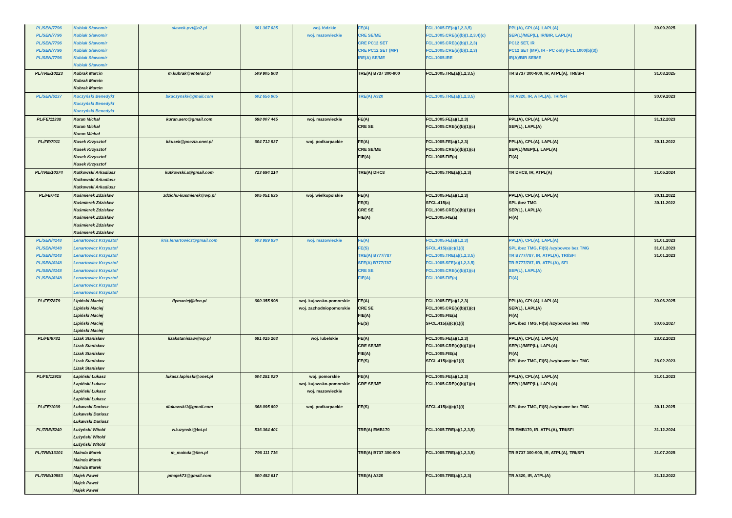| PL/SEN/7796 PL/SEN/7796 PL/SEN/7796 PL/SEN/7796 PL/SEN/7796 | Kubiak Sławomir Kubiak Sławomir Kubiak Sławomir Kubiak Sławomir Kubiak Sławomir Kubiak Sławomir | slawek-pvt@o2.pl | 601 367 025 | woj. łódzkie woj. mazowieckie | FE(A) CRE SE/ME CRE PC12 SET CRE PC12 SET (MP) IRE(A) SE/ME | FCL.1005.FE(a)(1,2,3,5) FCL.1005.CRE(a)(b)(1,2,3,4)(c) FCL.1005.CRE(a)(b)(1,2,3) FCL.1005.CRE(a)(b)(1,2,3) FCL.1005.IRE | PPL(A), CPL(A), LAPL(A) SEP(L)/MEP(L), IR/BIR, LAPL(A) PC12 SET, IR PC12 SET (MP), IR - PC only (FCL.1000(b)(3)) IR(A)/BIR SE/ME | 30.09.2025 |
| PL/TRE/10223 | Kubrak Marcin Kubrak Marcin Kubrak Marcin | m.kubrak@enterair.pl | 509 905 808 | | TRE(A) B737 300-900 | FCL.1005.TRE(a)(1,2,3,5) | TR B737 300-900, IR, ATPL(A), TRI/SFI | 31.08.2025 |
| PL/SEN/6137 | Kuczyński Benedykt Kuczyński Benedykt Kuczyński Benedykt | bkuczynski@gmail.com | 602 656 905 | | TRE(A) A320 | FCL.1005.TRE(a)(1,2,3,5) | TR A320, IR, ATPL(A), TRI/SFI | 30.09.2023 |
| PL/FE/11338 | Kuran Michał Kuran Michał Kuran Michał | kuran.aero@gmail.com | 698 007 445 | woj. mazowieckie | FE(A) CRE SE | FCL.1005.FE(a)(1,2,3) FCL.1005.CRE(a)(b)(1)(c) | PPL(A), CPL(A), LAPL(A) SEP(L), LAPL(A) | 31.12.2023 |
| PL/FE/7011 | Kusek Krzysztof Kusek Krzysztof Kusek Krzysztof Kusek Krzysztof | kkusek@poczta.onet.pl | 604 712 937 | woj. podkarpackie | FE(A) CRE SE/ME FIE(A) | FCL.1005.FE(a)(1,2,3) FCL.1005.CRE(a)(b)(1)(c) FCL.1005.FIE(a) | PPL(A), CPL(A), LAPL(A) SEP(L)/MEP(L), LAPL(A) FI(A) | 30.11.2022 |
| PL/TRE/10374 | Kutkowski Arkadiusz Kutkowski Arkadiusz Kutkowski Arkadiusz | kutkowski.a@gmail.com | 723 694 214 | | TRE(A) DHC8 | FCL.1005.TRE(a)(1,2,3) | TR DHC8, IR, ATPL(A) | 31.05.2024 |
| PL/FE/742 | Kuśmierek Zdzisław Kuśmierek Zdzisław Kuśmierek Zdzisław Kuśmierek Zdzisław Kuśmierek Zdzisław Kuśmierek Zdzisław | zdzichu-kusmierek@wp.pl | 605 051 635 | woj. wielkopolskie | FE(A) FE(S) CRE SE FIE(A) | FCL.1005.FE(a)(1,2,3) SFCL.415(a) FCL.1005.CRE(a)(b)(1)(c) FCL.1005.FIE(a) | PPL(A), CPL(A), LAPL(A) SPL /bez TMG SEP(L), LAPL(A) FI(A) | 30.11.2022 30.11.2022 |
| PL/SEN/4148 PL/SEN/4148 PL/SEN/4148 PL/SEN/4148 PL/SEN/4148 PL/SEN/4148 | Lenartowicz Krzysztof Lenartowicz Krzysztof Lenartowicz Krzysztof Lenartowicz Krzysztof Lenartowicz Krzysztof Lenartowicz Krzysztof Lenartowicz Krzysztof Lenartowicz Krzysztof | kris.lenartowicz@gmail.com | 603 989 834 | woj. mazowieckie | FE(A) FE(S) TRE(A) B777/787 SFE(A) B777/787 CRE SE FIE(A) | FCL.1005.FE(a)(1,2,3) SFCL.415(a)(c)(1)(i) FCL.1005.TRE(a)(1,2,3,5) FCL.1005.SFE(a)(1,2,3,5) FCL.1005.CRE(a)(b)(1)(c) FCL.1005.FIE(a) | PPL(A), CPL(A), LAPL(A) SPL /bez TMG, FI(S) /szybowce bez TMG TR B777/787, IR, ATPL(A), TRI/SFI TR B777/787, IR, ATPL(A), SFI SEP(L), LAPL(A) FI(A) | 31.01.2023 31.01.2023 31.01.2023 |
| PL/FE/7879 | Lipiński Maciej Lipiński Maciej Lipiński Maciej Lipiński Maciej Lipiński Maciej | flymaciej@tlen.pl | 600 355 998 | woj. kujawsko-pomorskie woj. zachodniopomorskie | FE(A) CRE SE FIE(A) FE(S) | FCL.1005.FE(a)(1,2,3) FCL.1005.CRE(a)(b)(1)(c) FCL.1005.FIE(a) SFCL.415(a)(c)(1)(i) | PPL(A), CPL(A), LAPL(A) SEP(L), LAPL(A) FI(A) SPL /bez TMG, FI(S) /szybowce bez TMG | 30.06.2025 30.06.2027 |
| PL/FE/6781 | Lizak Stanisław Lizak Stanisław Lizak Stanisław Lizak Stanisław Lizak Stanisław | lizakstanislaw@wp.pl | 691 025 263 | woj. lubelskie | FE(A) CRE SE/ME FIE(A) FE(S) | FCL.1005.FE(a)(1,2,3) FCL.1005.CRE(a)(b)(1)(c) FCL.1005.FIE(a) SFCL.415(a)(c)(1)(i) | PPL(A), CPL(A), LAPL(A) SEP(L)/MEP(L), LAPL(A) FI(A) SPL /bez TMG, FI(S) /szybowce bez TMG | 28.02.2023 28.02.2023 |
| PL/FE/12915 | Łapiński Łukasz Łapiński Łukasz Łapiński Łukasz Łapiński Łukasz | lukasz.lapinski@onet.pl | 604 281 020 | woj. pomorskie woj. kujawsko-pomorskie woj. mazowieckie | FE(A) CRE SE/ME | FCL.1005.FE(a)(1,2,3) FCL.1005.CRE(a)(b)(1)(c) | PPL(A), CPL(A), LAPL(A) SEP(L)/MEP(L), LAPL(A) | 31.01.2023 |
| PL/FE/1039 | Łukawski Dariusz Łukawski Dariusz Łukawski Dariusz | dlukawski1@gmail.com | 668 095 892 | woj. podkarpackie | FE(S) | SFCL.415(a)(c)(1)(i) | SPL /bez TMG, FI(S) /szybowce bez TMG | 30.11.2025 |
| PL/TRE/5240 | Łużyński Witold Łużyński Witold Łużyński Witold | w.luzynski@lot.pl | 536 364 401 | | TRE(A) EMB170 | FCL.1005.TRE(a)(1,2,3,5) | TR EMB170, IR, ATPL(A), TRI/SFI | 31.12.2024 |
| PL/TRE/13101 | Mainda Marek Mainda Marek Mainda Marek | m_mainda@tlen.pl | 796 111 716 | | TRE(A) B737 300-900 | FCL.1005.TRE(a)(1,2,3,5) | TR B737 300-900, IR, ATPL(A), TRI/SFI | 31.07.2025 |
| PL/TRE/10553 | Majek Paweł Majek Paweł Majek Paweł | pmajek73@gmail.com | 600 452 617 | | TRE(A) A320 | FCL.1005.TRE(a)(1,2,3) | TR A320, IR, ATPL(A) | 31.12.2022 |